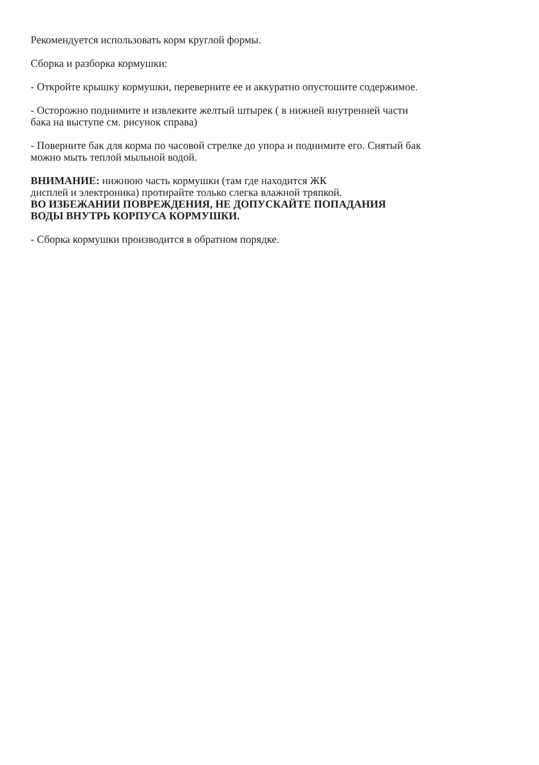Рекомендуется использовать корм круглой формы.
Сборка и разборка кормушки:
- Откройте крышку кормушки, переверните ее и аккуратно опустошите содержимое.
- Осторожно поднимите и извлеките желтый штырек ( в нижней внутренней части
бака на выступе см. рисунок справа)
- Поверните бак для корма по часовой стрелке до упора и поднимите его. Снятый бак
можно мыть теплой мыльной водой.
ВНИМАНИЕ: нижнюю часть кормушки (там где находится ЖК
дисплей и электроника) протирайте только слегка влажной тряпкой.
ВО ИЗБЕЖАНИИ ПОВРЕЖДЕНИЯ, НЕ ДОПУСКАЙТЕ ПОПАДАНИЯ
ВОДЫ ВНУТРЬ КОРПУСА КОРМУШКИ.
- Сборка кормушки производится в обратном порядке.